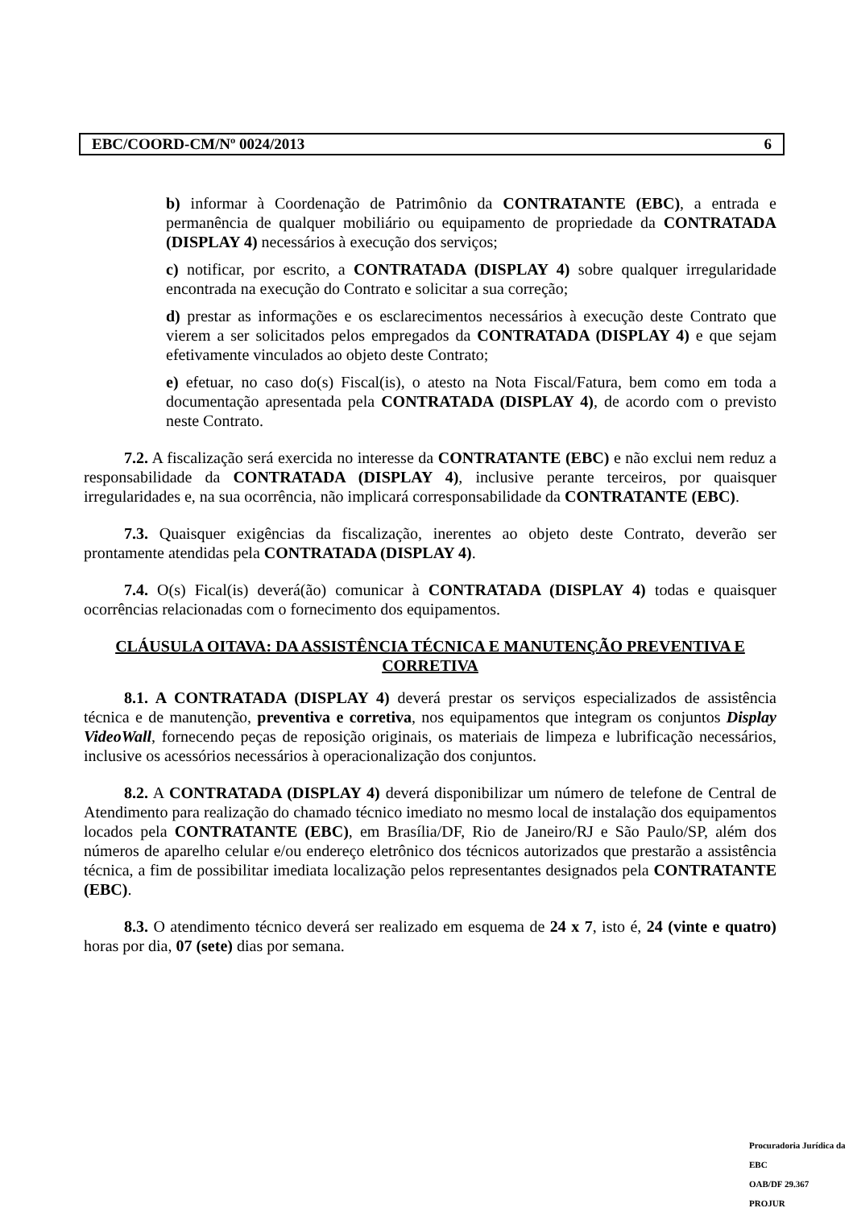EBC/COORD-CM/Nº 0024/2013 6
b) informar à Coordenação de Patrimônio da CONTRATANTE (EBC), a entrada e permanência de qualquer mobiliário ou equipamento de propriedade da CONTRATADA (DISPLAY 4) necessários à execução dos serviços;
c) notificar, por escrito, a CONTRATADA (DISPLAY 4) sobre qualquer irregularidade encontrada na execução do Contrato e solicitar a sua correção;
d) prestar as informações e os esclarecimentos necessários à execução deste Contrato que vierem a ser solicitados pelos empregados da CONTRATADA (DISPLAY 4) e que sejam efetivamente vinculados ao objeto deste Contrato;
e) efetuar, no caso do(s) Fiscal(is), o atesto na Nota Fiscal/Fatura, bem como em toda a documentação apresentada pela CONTRATADA (DISPLAY 4), de acordo com o previsto neste Contrato.
7.2. A fiscalização será exercida no interesse da CONTRATANTE (EBC) e não exclui nem reduz a responsabilidade da CONTRATADA (DISPLAY 4), inclusive perante terceiros, por quaisquer irregularidades e, na sua ocorrência, não implicará corresponsabilidade da CONTRATANTE (EBC).
7.3. Quaisquer exigências da fiscalização, inerentes ao objeto deste Contrato, deverão ser prontamente atendidas pela CONTRATADA (DISPLAY 4).
7.4. O(s) Fical(is) deverá(ão) comunicar à CONTRATADA (DISPLAY 4) todas e quaisquer ocorrências relacionadas com o fornecimento dos equipamentos.
CLÁUSULA OITAVA: DA ASSISTÊNCIA TÉCNICA E MANUTENÇÃO PREVENTIVA E CORRETIVA
8.1. A CONTRATADA (DISPLAY 4) deverá prestar os serviços especializados de assistência técnica e de manutenção, preventiva e corretiva, nos equipamentos que integram os conjuntos Display VideoWall, fornecendo peças de reposição originais, os materiais de limpeza e lubrificação necessários, inclusive os acessórios necessários à operacionalização dos conjuntos.
8.2. A CONTRATADA (DISPLAY 4) deverá disponibilizar um número de telefone de Central de Atendimento para realização do chamado técnico imediato no mesmo local de instalação dos equipamentos locados pela CONTRATANTE (EBC), em Brasília/DF, Rio de Janeiro/RJ e São Paulo/SP, além dos números de aparelho celular e/ou endereço eletrônico dos técnicos autorizados que prestarão a assistência técnica, a fim de possibilitar imediata localização pelos representantes designados pela CONTRATANTE (EBC).
8.3. O atendimento técnico deverá ser realizado em esquema de 24 x 7, isto é, 24 (vinte e quatro) horas por dia, 07 (sete) dias por semana.
Procuradoria Jurídica da EBC
OAB/DF 29.367
PROJUR